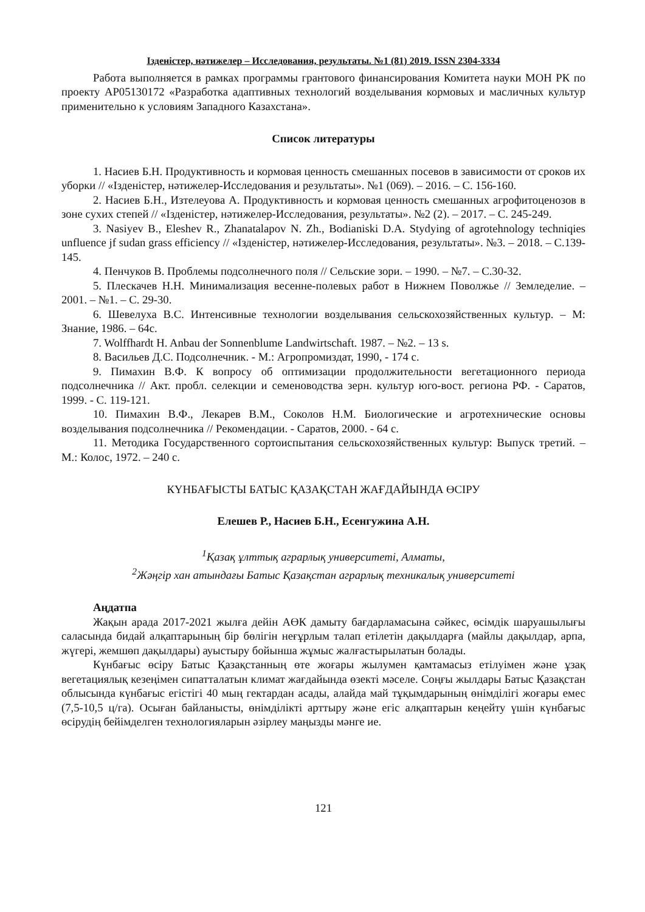Ізденістер, нәтижелер – Исследования, результаты. №1 (81) 2019. ISSN 2304-3334
Работа выполняется в рамках программы грантового финансирования Комитета науки МОН РК по проекту AP05130172 «Разработка адаптивных технологий возделывания кормовых и масличных культур применительно к условиям Западного Казахстана».
Список литературы
1. Насиев Б.Н. Продуктивность и кормовая ценность смешанных посевов в зависимости от сроков их уборки // «Ізденістер, нәтижелер-Исследования и результаты». №1 (069). – 2016. – С. 156-160.
2. Насиев Б.Н., Изтелеуова А. Продуктивность и кормовая ценность смешанных агрофитоценозов в зоне сухих степей // «Ізденістер, нәтижелер-Исследования, результаты». №2 (2). – 2017. – С. 245-249.
3. Nasiyev B., Eleshev R., Zhanatalapov N. Zh., Bodianiski D.A. Stydying of agrotehnology techniqies unfluence jf sudan grass efficiency // «Ізденістер, нәтижелер-Исследования, результаты». №3. – 2018. – С.139-145.
4. Пенчуков В. Проблемы подсолнечного поля // Сельские зори. – 1990. – №7. – С.30-32.
5. Плескачев Н.Н. Минимализация весенне-полевых работ в Нижнем Поволжье // Земледелие. – 2001. – №1. – С. 29-30.
6. Шевелуха В.С. Интенсивные технологии возделывания сельскохозяйственных культур. – М: Знание, 1986. – 64с.
7. Wolffhardt H. Anbau der Sonnenblume Landwirtschaft. 1987. – №2. – 13 s.
8. Васильев Д.С. Подсолнечник. - М.: Агропромиздат, 1990, - 174 с.
9. Пимахин В.Ф. К вопросу об оптимизации продолжительности вегетационного периода подсолнечника // Акт. пробл. селекции и семеноводства зерн. культур юго-вост. региона РФ. - Саратов, 1999. - С. 119-121.
10. Пимахин В.Ф., Лекарев В.М., Соколов Н.М. Биологические и агротехнические основы возделывания подсолнечника // Рекомендации. - Саратов, 2000. - 64 с.
11. Методика Государственного сортоиспытания сельскохозяйственных культур: Выпуск третий. – М.: Колос, 1972. – 240 с.
КҮНБАҒЫСТЫ БАТЫС ҚАЗАҚСТАН ЖАҒДАЙЫНДА ӨСІРУ
Елешев Р., Насиев Б.Н., Есенгужина А.Н.
<sup>1</sup> Қазақ ұлттық аграрлық университеті, Алматы,
<sup>2</sup> Жәңгір хан атындағы Батыс Қазақстан аграрлық техникалық университеті
Аңдатпа
Жақын арада 2017-2021 жылға дейін АӨК дамыту бағдарламасына сәйкес, өсімдік шаруашылығы саласында бидай алқаптарының бір бөлігін неғұрлым талап етілетін дақылдарға (майлы дақылдар, арпа, жүгері, жемшөп дақылдары) ауыстыру бойынша жұмыс жалғастырылатын болады.
Күнбағыс өсіру Батыс Қазақстанның өте жоғары жылумен қамтамасыз етілуімен және ұзақ вегетациялық кезеңімен сипатталатын климат жағдайында өзекті мәселе. Соңғы жылдары Батыс Қазақстан облысында күнбағыс егістігі 40 мың гектардан асады, алайда май тұқымдарының өнімділігі жоғары емес (7,5-10,5 ц/га). Осыған байланысты, өнімділікті арттыру және егіс алқаптарын кеңейту үшін күнбағыс өсірудің бейімделген технологияларын әзірлеу маңызды мәнге ие.
121